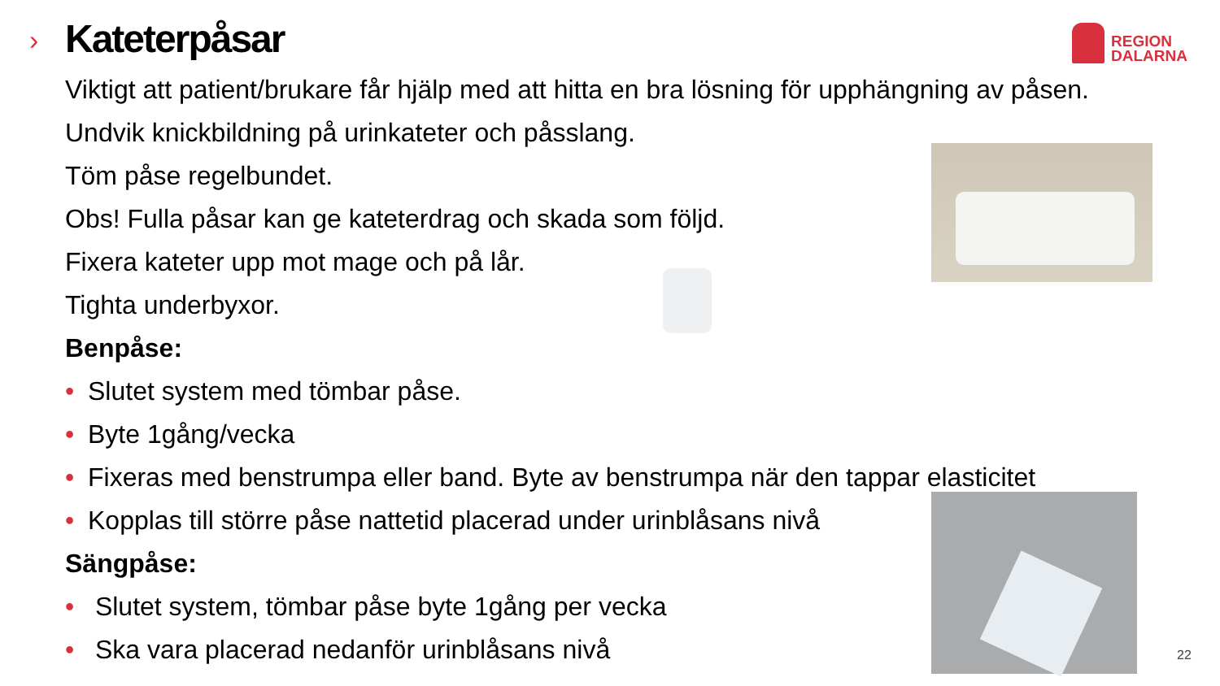›
REGION
DALARNA
Kateterpåsar
Viktigt att patient/brukare får hjälp med att hitta en bra lösning för upphängning av påsen.
Undvik knickbildning på urinkateter och påsslang.
Töm påse regelbundet.
Obs! Fulla påsar kan ge kateterdrag och skada som följd.
Fixera kateter upp mot mage och på lår.
Tighta underbyxor.
Benpåse:
• Slutet system med tömbar påse.
• Byte 1gång/vecka
• Fixeras med benstrumpa eller band. Byte av benstrumpa när den tappar elasticitet
• Kopplas till större påse nattetid placerad under urinblåsans nivå
Sängpåse:
• Slutet system, tömbar påse byte 1gång per vecka
• Ska vara placerad nedanför urinblåsans nivå
22